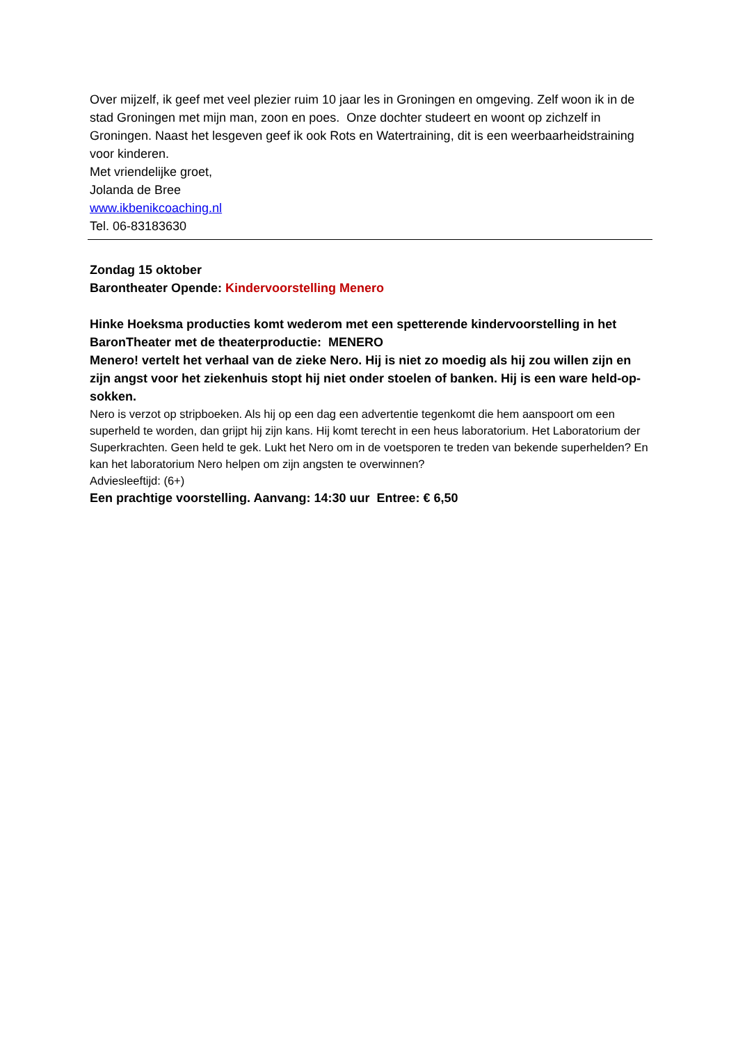Over mijzelf, ik geef met veel plezier ruim 10 jaar les in Groningen en omgeving. Zelf woon ik in de stad Groningen met mijn man, zoon en poes. Onze dochter studeert en woont op zichzelf in Groningen. Naast het lesgeven geef ik ook Rots en Watertraining, dit is een weerbaarheidstraining voor kinderen.
Met vriendelijke groet,
Jolanda de Bree
www.ikbenikcoaching.nl
Tel. 06-83183630
Zondag 15 oktober
Barontheater Opende: Kindervoorstelling Menero
Hinke Hoeksma producties komt wederom met een spetterende kindervoorstelling in het BaronTheater met de theaterproductie: MENERO
Menero! vertelt het verhaal van de zieke Nero. Hij is niet zo moedig als hij zou willen zijn en zijn angst voor het ziekenhuis stopt hij niet onder stoelen of banken. Hij is een ware held-op-sokken.
Nero is verzot op stripboeken. Als hij op een dag een advertentie tegenkomt die hem aanspoort om een superheld te worden, dan grijpt hij zijn kans. Hij komt terecht in een heus laboratorium. Het Laboratorium der Superkrachten. Geen held te gek. Lukt het Nero om in de voetsporen te treden van bekende superhelden? En kan het laboratorium Nero helpen om zijn angsten te overwinnen?
Adviesleeftijd: (6+)
Een prachtige voorstelling. Aanvang: 14:30 uur Entree: € 6,50